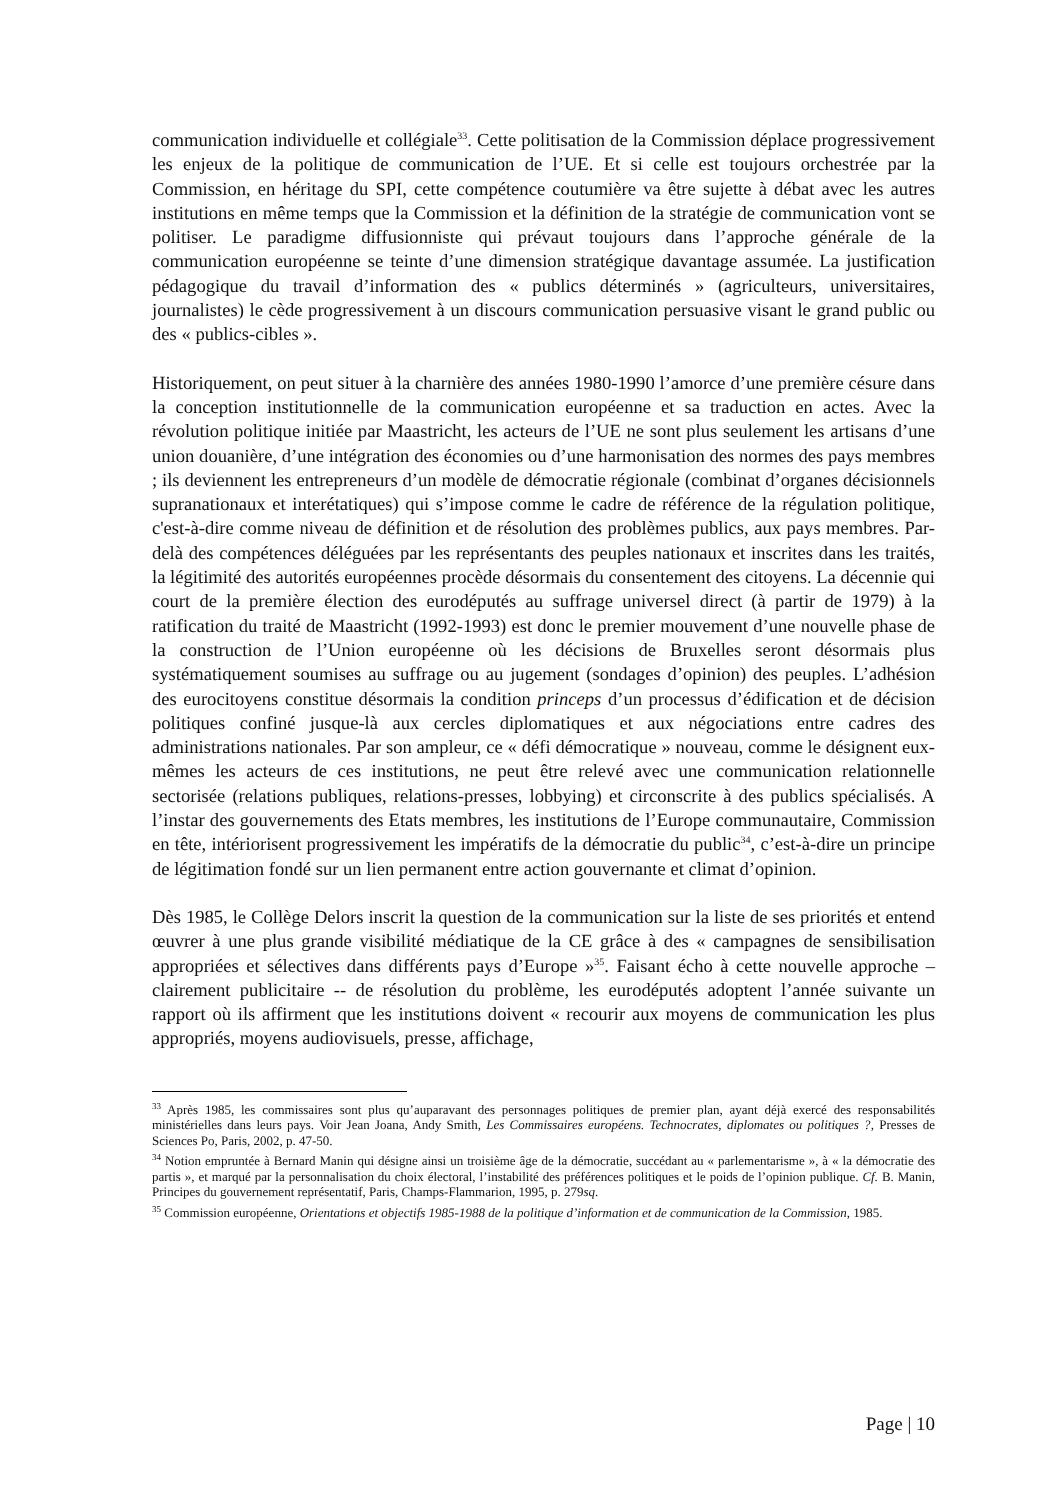communication individuelle et collégiale<sup>33</sup>. Cette politisation de la Commission déplace progressivement les enjeux de la politique de communication de l’UE. Et si celle est toujours orchestrée par la Commission, en héritage du SPI, cette compétence coutumière va être sujette à débat avec les autres institutions en même temps que la Commission et la définition de la stratégie de communication vont se politiser. Le paradigme diffusionniste qui prévaut toujours dans l’approche générale de la communication européenne se teinte d’une dimension stratégique davantage assumée. La justification pédagogique du travail d’information des « publics déterminés » (agriculteurs, universitaires, journalistes) le cède progressivement à un discours communication persuasive visant le grand public ou des « publics-cibles ».
Historiquement, on peut situer à la charnière des années 1980-1990 l’amorce d’une première césure dans la conception institutionnelle de la communication européenne et sa traduction en actes. Avec la révolution politique initiée par Maastricht, les acteurs de l’UE ne sont plus seulement les artisans d’une union douanière, d’une intégration des économies ou d’une harmonisation des normes des pays membres ; ils deviennent les entrepreneurs d’un modèle de démocratie régionale (combinat d’organes décisionnels supranationaux et interétatiques) qui s’impose comme le cadre de référence de la régulation politique, c'est-à-dire comme niveau de définition et de résolution des problèmes publics, aux pays membres. Par-delà des compétences déléguées par les représentants des peuples nationaux et inscrites dans les traités, la légitimité des autorités européennes procède désormais du consentement des citoyens. La décennie qui court de la première élection des eurodéputés au suffrage universel direct (à partir de 1979) à la ratification du traité de Maastricht (1992-1993) est donc le premier mouvement d’une nouvelle phase de la construction de l’Union européenne où les décisions de Bruxelles seront désormais plus systématiquement soumises au suffrage ou au jugement (sondages d’opinion) des peuples. L’adhésion des eurocitoyens constitue désormais la condition princeps d’un processus d’édification et de décision politiques confiné jusque-là aux cercles diplomatiques et aux négociations entre cadres des administrations nationales. Par son ampleur, ce « défi démocratique » nouveau, comme le désignent eux-mêmes les acteurs de ces institutions, ne peut être relevé avec une communication relationnelle sectorisée (relations publiques, relations-presses, lobbying) et circonscrite à des publics spécialisés. A l’instar des gouvernements des Etats membres, les institutions de l’Europe communautaire, Commission en tête, intériorisent progressivement les impératifs de la démocratie du public<sup>34</sup>, c’est-à-dire un principe de légitimation fondé sur un lien permanent entre action gouvernante et climat d’opinion.
Dès 1985, le Collège Delors inscrit la question de la communication sur la liste de ses priorités et entend œuvrer à une plus grande visibilité médiatique de la CE grâce à des « campagnes de sensibilisation appropriées et sélectives dans différents pays d’Europe »<sup>35</sup>. Faisant écho à cette nouvelle approche – clairement publicitaire -- de résolution du problème, les eurodéputés adoptent l’année suivante un rapport où ils affirment que les institutions doivent « recourir aux moyens de communication les plus appropriés, moyens audiovisuels, presse, affichage,
<sup>33</sup> Après 1985, les commissaires sont plus qu’auparavant des personnages politiques de premier plan, ayant déjà exercé des responsabilités ministérielles dans leurs pays. Voir Jean Joana, Andy Smith, Les Commissaires européens. Technocrates, diplomates ou politiques ?, Presses de Sciences Po, Paris, 2002, p. 47-50.
<sup>34</sup> Notion empruntée à Bernard Manin qui désigne ainsi un troisième âge de la démocratie, succédant au « parlementarisme », à « la démocratie des partis », et marqué par la personnalisation du choix électoral, l’instabilité des préférences politiques et le poids de l’opinion publique. Cf. B. Manin, Principes du gouvernement représentatif, Paris, Champs-Flammarion, 1995, p. 279sq.
<sup>35</sup> Commission européenne, Orientations et objectifs 1985-1988 de la politique d’information et de communication de la Commission, 1985.
Page | 10